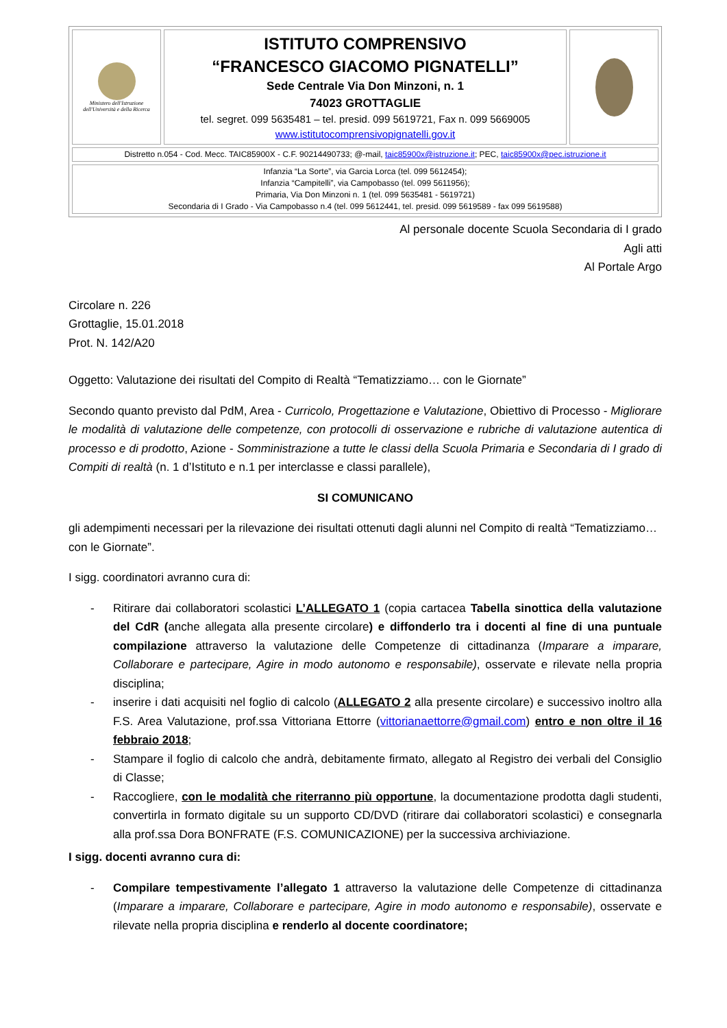| Ministero dell'Istruzione dell'Università e della Ricerca | ISTITUTO COMPRENSIVO “FRANCESCO GIACOMO PIGNATELLI” Sede Centrale Via Don Minzoni, n. 1 74023 GROTTAGLIE tel. segret. 099 5635481 – tel. presid. 099 5619721, Fax n. 099 5669005 www.istitutocomprensivopignatelli.gov.it | |
| Distretto n.054 - Cod. Mecc. TAIC85900X - C.F. 90214490733; @-mail, taic85900x@istruzione.it ; PEC, taic85900x@pec.istruzione.it | | |
| Infanzia “La Sorte”, via Garcia Lorca (tel. 099 5612454); Infanzia “Campitelli”, via Campobasso (tel. 099 5611956); Primaria, Via Don Minzoni n. 1 (tel. 099 5635481 - 5619721) Secondaria di I Grado - Via Campobasso n.4 (tel. 099 5612441, tel. presid. 099 5619589 - fax 099 5619588) | | |
Al personale docente Scuola Secondaria di I grado
Agli atti
Al Portale Argo
Circolare n. 226
Grottaglie, 15.01.2018
Prot. N. 142/A20
Oggetto: Valutazione dei risultati del Compito di Realtà “Tematizziamo… con le Giornate”
Secondo quanto previsto dal PdM, Area - Curricolo, Progettazione e Valutazione, Obiettivo di Processo - Migliorare le modalità di valutazione delle competenze, con protocolli di osservazione e rubriche di valutazione autentica di processo e di prodotto, Azione - Somministrazione a tutte le classi della Scuola Primaria e Secondaria di I grado di Compiti di realtà (n. 1 d’Istituto e n.1 per interclasse e classi parallele),
SI COMUNICANO
gli adempimenti necessari per la rilevazione dei risultati ottenuti dagli alunni nel Compito di realtà “Tematizziamo… con le Giornate”.
I sigg. coordinatori avranno cura di:
- Ritirare dai collaboratori scolastici L’ALLEGATO 1 (copia cartacea Tabella sinottica della valutazione del CdR (anche allegata alla presente circolare) e diffonderlo tra i docenti al fine di una puntuale compilazione attraverso la valutazione delle Competenze di cittadinanza (Imparare a imparare, Collaborare e partecipare, Agire in modo autonomo e responsabile), osservate e rilevate nella propria disciplina;
- inserire i dati acquisiti nel foglio di calcolo (ALLEGATO 2 alla presente circolare) e successivo inoltro alla F.S. Area Valutazione, prof.ssa Vittoriana Ettorre (vittorianaettorre@gmail.com) entro e non oltre il 16 febbraio 2018;
- Stampare il foglio di calcolo che andrà, debitamente firmato, allegato al Registro dei verbali del Consiglio di Classe;
- Raccogliere, con le modalità che riterranno più opportune, la documentazione prodotta dagli studenti, convertirla in formato digitale su un supporto CD/DVD (ritirare dai collaboratori scolastici) e consegnarla alla prof.ssa Dora BONFRATE (F.S. COMUNICAZIONE) per la successiva archiviazione.
I sigg. docenti avranno cura di:
- Compilare tempestivamente l’allegato 1 attraverso la valutazione delle Competenze di cittadinanza (Imparare a imparare, Collaborare e partecipare, Agire in modo autonomo e responsabile), osservate e rilevate nella propria disciplina e renderlo al docente coordinatore;